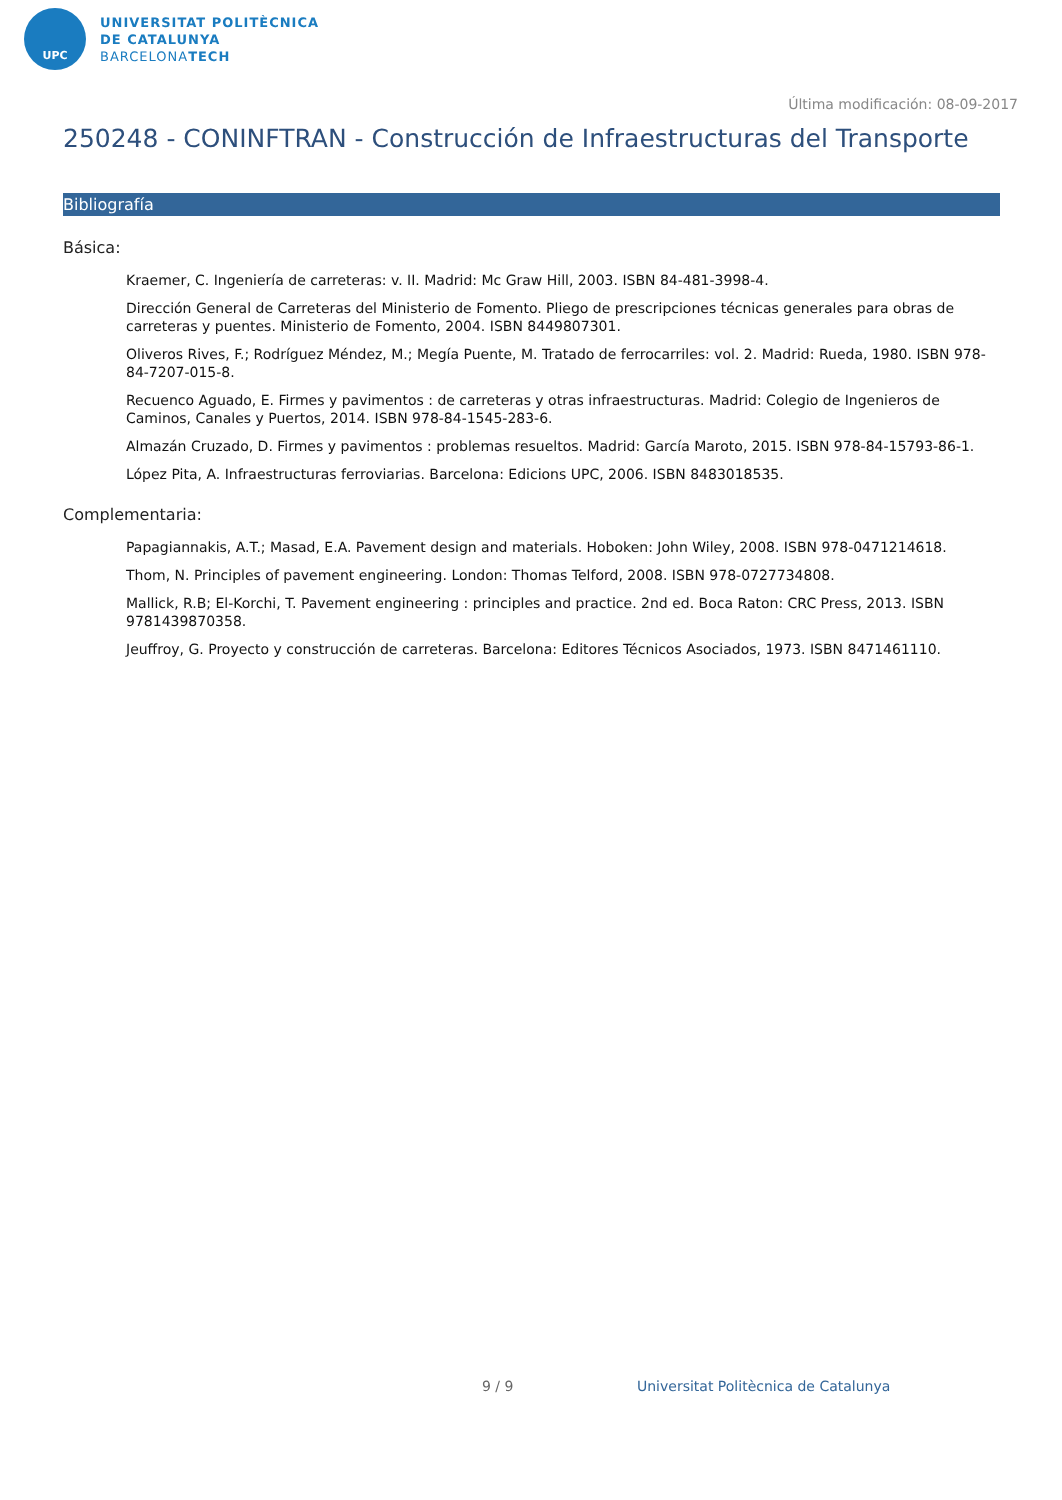UPC
UNIVERSITAT POLITÈCNICA
DE CATALUNYA
BARCELONATECH
Última modificación: 08-09-2017
250248 - CONINFTRAN - Construcción de Infraestructuras del Transporte
Bibliografía
Básica:
Kraemer, C. Ingeniería de carreteras: v. II. Madrid: Mc Graw Hill, 2003. ISBN 84-481-3998-4.
Dirección General de Carreteras del Ministerio de Fomento. Pliego de prescripciones técnicas generales para obras de carreteras y puentes. Ministerio de Fomento, 2004. ISBN 8449807301.
Oliveros Rives, F.; Rodríguez Méndez, M.; Megía Puente, M. Tratado de ferrocarriles: vol. 2. Madrid: Rueda, 1980. ISBN 978-84-7207-015-8.
Recuenco Aguado, E. Firmes y pavimentos : de carreteras y otras infraestructuras. Madrid: Colegio de Ingenieros de Caminos, Canales y Puertos, 2014. ISBN 978-84-1545-283-6.
Almazán Cruzado, D. Firmes y pavimentos : problemas resueltos. Madrid: García Maroto, 2015. ISBN 978-84-15793-86-1.
López Pita, A. Infraestructuras ferroviarias. Barcelona: Edicions UPC, 2006. ISBN 8483018535.
Complementaria:
Papagiannakis, A.T.; Masad, E.A. Pavement design and materials. Hoboken: John Wiley, 2008. ISBN 978-0471214618.
Thom, N. Principles of pavement engineering. London: Thomas Telford, 2008. ISBN 978-0727734808.
Mallick, R.B; El-Korchi, T. Pavement engineering : principles and practice. 2nd ed. Boca Raton: CRC Press, 2013. ISBN 9781439870358.
Jeuffroy, G. Proyecto y construcción de carreteras. Barcelona: Editores Técnicos Asociados, 1973. ISBN 8471461110.
9 / 9 Universitat Politècnica de Catalunya